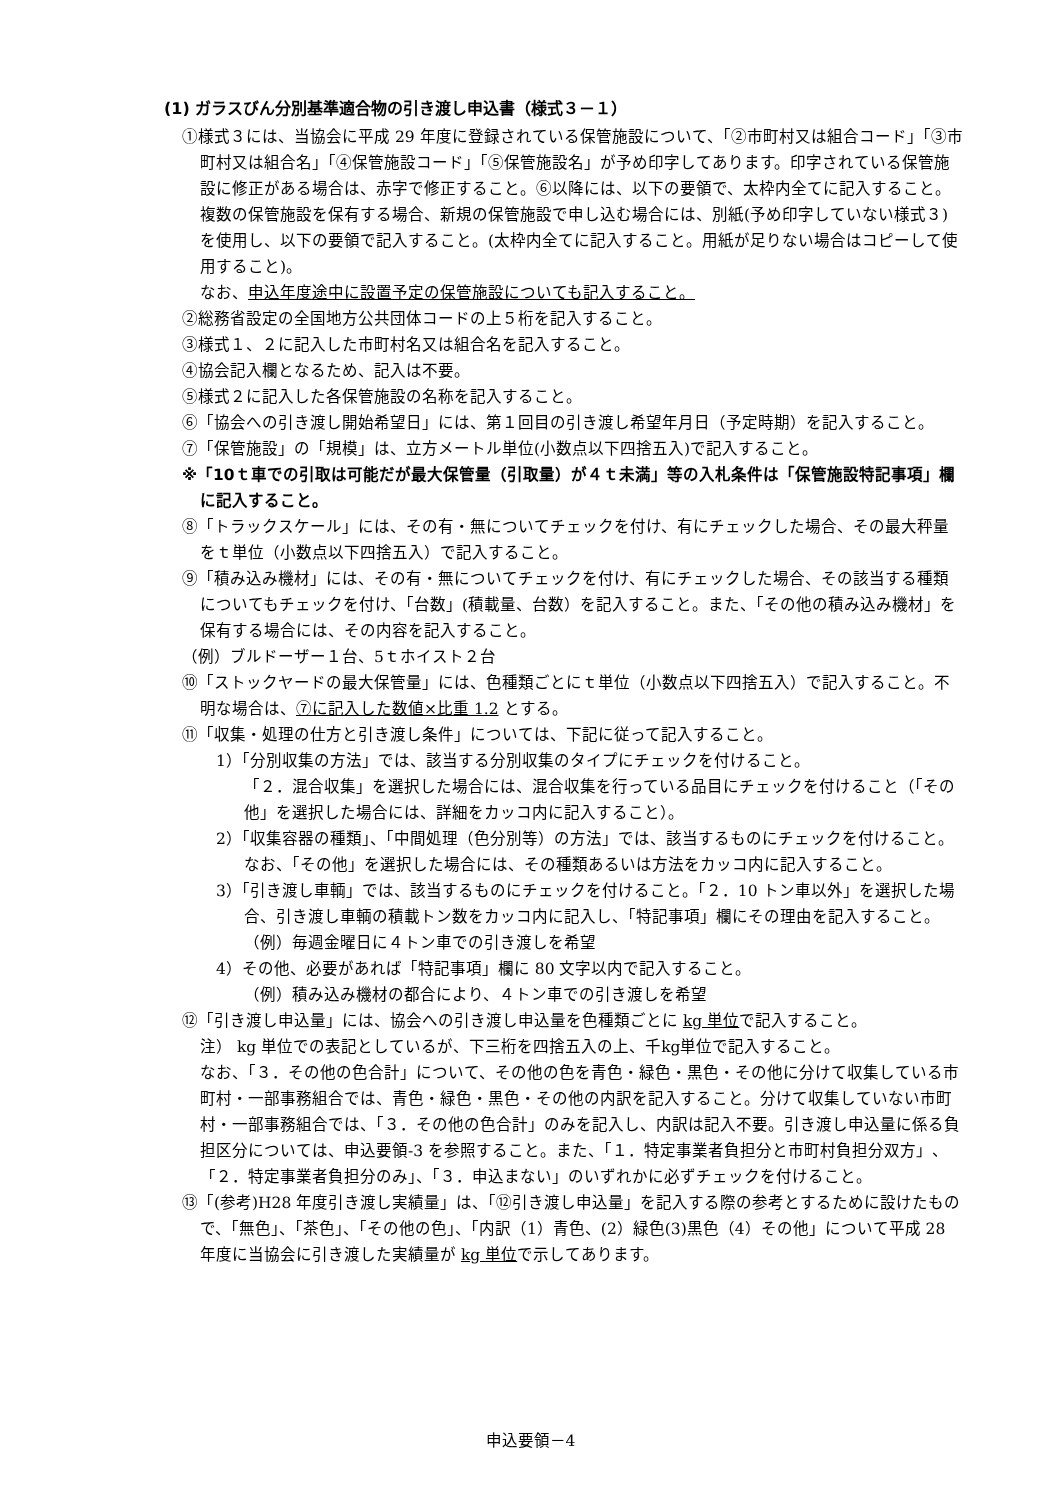(1) ガラスびん分別基準適合物の引き渡し申込書（様式３－１）
①様式３には、当協会に平成 29 年度に登録されている保管施設について、「②市町村又は組合コード」「③市町村又は組合名」「④保管施設コード」「⑤保管施設名」が予め印字してあります。印字されている保管施設に修正がある場合は、赤字で修正すること。⑥以降には、以下の要領で、太枠内全てに記入すること。
複数の保管施設を保有する場合、新規の保管施設で申し込む場合には、別紙(予め印字していない様式３)を使用し、以下の要領で記入すること。(太枠内全てに記入すること。用紙が足りない場合はコピーして使用すること)。
なお、申込年度途中に設置予定の保管施設についても記入すること。
②総務省設定の全国地方公共団体コードの上５桁を記入すること。
③様式１、２に記入した市町村名又は組合名を記入すること。
④協会記入欄となるため、記入は不要。
⑤様式２に記入した各保管施設の名称を記入すること。
⑥「協会への引き渡し開始希望日」には、第１回目の引き渡し希望年月日（予定時期）を記入すること。
⑦「保管施設」の「規模」は、立方メートル単位(小数点以下四捨五入)で記入すること。
※「10ｔ車での引取は可能だが最大保管量（引取量）が４ｔ未満」等の入札条件は「保管施設特記事項」欄に記入すること。
⑧「トラックスケール」には、その有・無についてチェックを付け、有にチェックした場合、その最大秤量をｔ単位（小数点以下四捨五入）で記入すること。
⑨「積み込み機材」には、その有・無についてチェックを付け、有にチェックした場合、その該当する種類についてもチェックを付け、「台数」(積載量、台数）を記入すること。また、「その他の積み込み機材」を保有する場合には、その内容を記入すること。
（例）ブルドーザー１台、5ｔホイスト２台
⑩「ストックヤードの最大保管量」には、色種類ごとにｔ単位（小数点以下四捨五入）で記入すること。不明な場合は、⑦に記入した数値×比重 1.2 とする。
⑪「収集・処理の仕方と引き渡し条件」については、下記に従って記入すること。
1）「分別収集の方法」では、該当する分別収集のタイプにチェックを付けること。
「２．混合収集」を選択した場合には、混合収集を行っている品目にチェックを付けること（「その他」を選択した場合には、詳細をカッコ内に記入すること）。
2）「収集容器の種類」、「中間処理（色分別等）の方法」では、該当するものにチェックを付けること。なお、「その他」を選択した場合には、その種類あるいは方法をカッコ内に記入すること。
3）「引き渡し車輌」では、該当するものにチェックを付けること。「２．10 トン車以外」を選択した場合、引き渡し車輌の積載トン数をカッコ内に記入し、「特記事項」欄にその理由を記入すること。　（例）毎週金曜日に４トン車での引き渡しを希望
4）その他、必要があれば「特記事項」欄に 80 文字以内で記入すること。
（例）積み込み機材の都合により、４トン車での引き渡しを希望
⑫「引き渡し申込量」には、協会への引き渡し申込量を色種類ごとに kg 単位で記入すること。
注） kg 単位での表記としているが、下三桁を四捨五入の上、千kg単位で記入すること。
なお、「３．その他の色合計」について、その他の色を青色・緑色・黒色・その他に分けて収集している市町村・一部事務組合では、青色・緑色・黒色・その他の内訳を記入すること。分けて収集していない市町村・一部事務組合では、「３．その他の色合計」のみを記入し、内訳は記入不要。引き渡し申込量に係る負担区分については、申込要領-3 を参照すること。また、「１．特定事業者負担分と市町村負担分双方」、「２．特定事業者負担分のみ」、「３．申込まない」のいずれかに必ずチェックを付けること。
⑬「(参考)H28 年度引き渡し実績量」は、「⑫引き渡し申込量」を記入する際の参考とするために設けたもので、「無色」、「茶色」、「その他の色」、「内訳（1）青色、(2）緑色(3)黒色（4）その他」について平成 28 年度に当協会に引き渡した実績量が kg 単位で示してあります。
申込要領－4